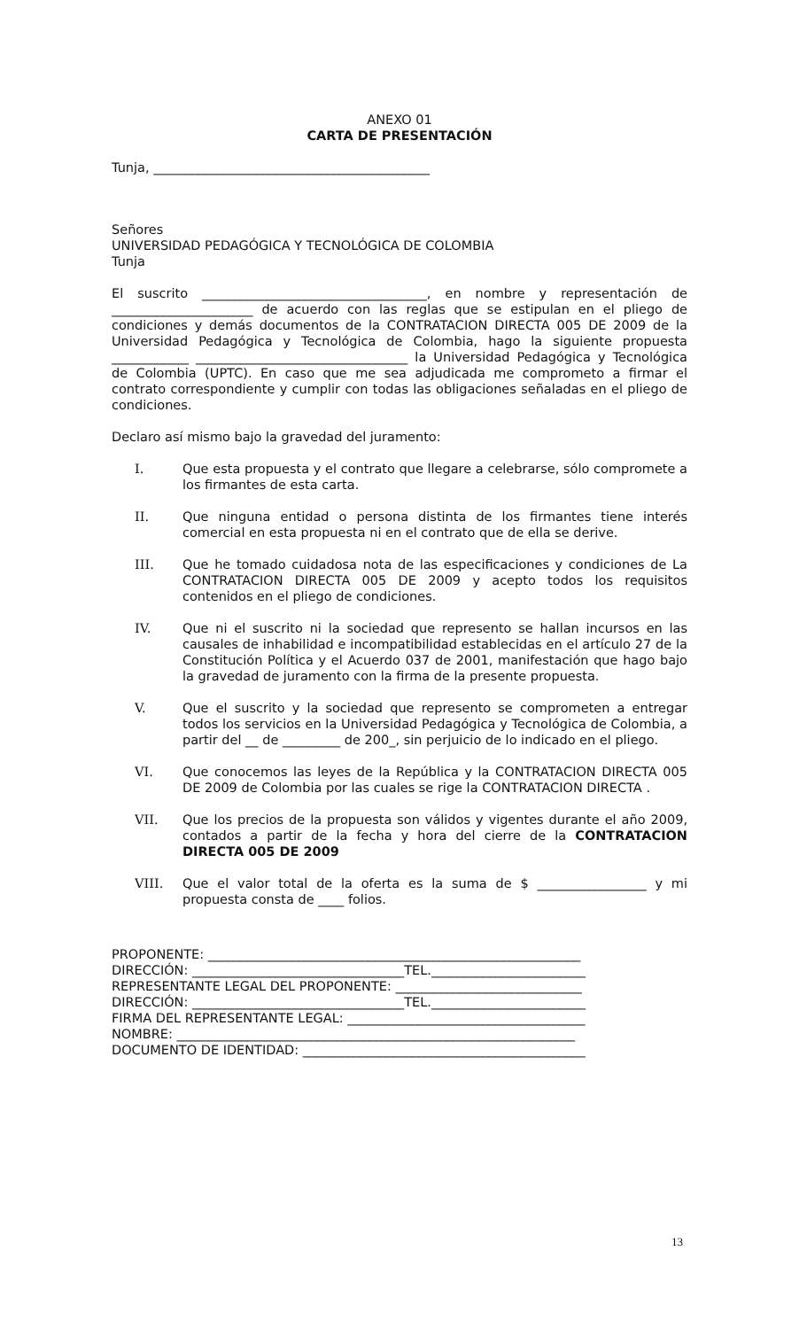ANEXO 01
CARTA DE PRESENTACIÓN
Tunja, ___________________________________________
Señores
UNIVERSIDAD PEDAGÓGICA Y TECNOLÓGICA DE COLOMBIA
Tunja
El suscrito ___________________________________, en nombre y representación de ______________________ de acuerdo con las reglas que se estipulan en el pliego de condiciones y demás documentos de la CONTRATACION DIRECTA 005 DE 2009 de la Universidad Pedagógica y Tecnológica de Colombia, hago la siguiente propuesta ____________ _________________________________ la Universidad Pedagógica y Tecnológica de Colombia (UPTC). En caso que me sea adjudicada me comprometo a firmar el contrato correspondiente y cumplir con todas las obligaciones señaladas en el pliego de condiciones.
Declaro así mismo bajo la gravedad del juramento:
I. Que esta propuesta y el contrato que llegare a celebrarse, sólo compromete a los firmantes de esta carta.
II. Que ninguna entidad o persona distinta de los firmantes tiene interés comercial en esta propuesta ni en el contrato que de ella se derive.
III. Que he tomado cuidadosa nota de las especificaciones y condiciones de La CONTRATACION DIRECTA 005 DE 2009 y acepto todos los requisitos contenidos en el pliego de condiciones.
IV. Que ni el suscrito ni la sociedad que represento se hallan incursos en las causales de inhabilidad e incompatibilidad establecidas en el artículo 27 de la Constitución Política y el Acuerdo 037 de 2001, manifestación que hago bajo la gravedad de juramento con la firma de la presente propuesta.
V. Que el suscrito y la sociedad que represento se comprometen a entregar todos los servicios en la Universidad Pedagógica y Tecnológica de Colombia, a partir del __ de _________ de 200_, sin perjuicio de lo indicado en el pliego.
VI. Que conocemos las leyes de la República y la CONTRATACION DIRECTA 005 DE 2009 de Colombia por las cuales se rige la CONTRATACION DIRECTA .
VII. Que los precios de la propuesta son válidos y vigentes durante el año 2009, contados a partir de la fecha y hora del cierre de la CONTRATACION DIRECTA 005 DE 2009
VIII. Que el valor total de la oferta es la suma de $ _________________ y mi propuesta consta de ____ folios.
PROPONENTE: __________________________________________________________
DIRECCIÓN: _________________________________TEL.________________________
REPRESENTANTE LEGAL DEL PROPONENTE: _____________________________
DIRECCIÓN: _________________________________TEL.________________________
FIRMA DEL REPRESENTANTE LEGAL: _____________________________________
NOMBRE: ______________________________________________________________
DOCUMENTO DE IDENTIDAD: ____________________________________________
13